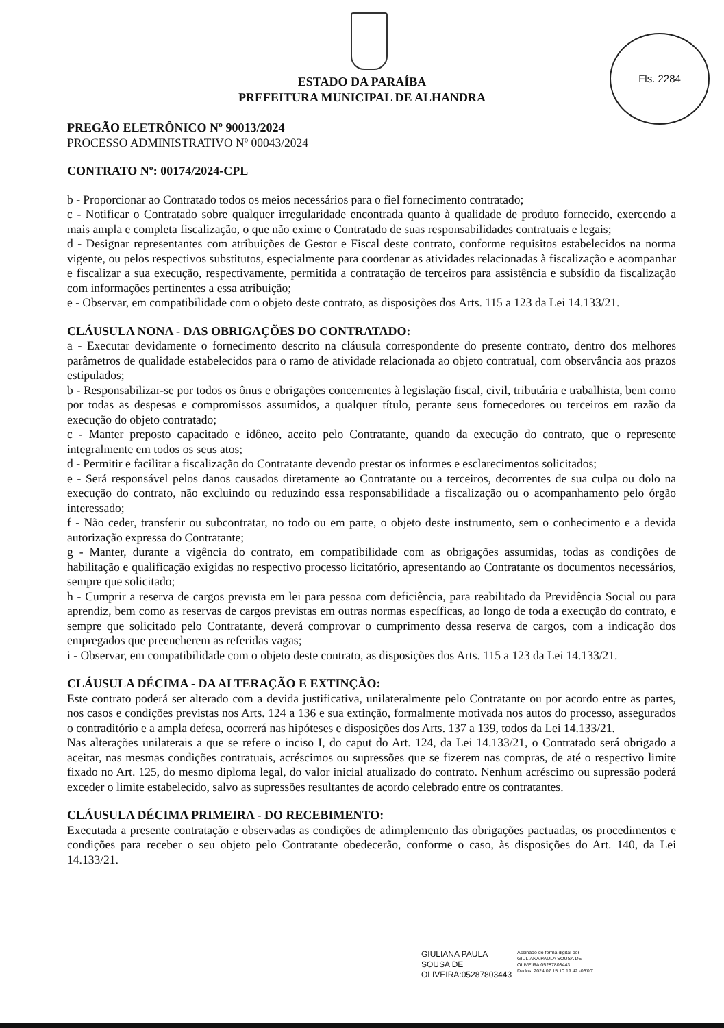Fls. 2284
ESTADO DA PARAÍBA
PREFEITURA MUNICIPAL DE ALHANDRA
PREGÃO ELETRÔNICO Nº 90013/2024
PROCESSO ADMINISTRATIVO Nº 00043/2024
CONTRATO Nº: 00174/2024-CPL
b - Proporcionar ao Contratado todos os meios necessários para o fiel fornecimento contratado;
c - Notificar o Contratado sobre qualquer irregularidade encontrada quanto à qualidade de produto fornecido, exercendo a mais ampla e completa fiscalização, o que não exime o Contratado de suas responsabilidades contratuais e legais;
d - Designar representantes com atribuições de Gestor e Fiscal deste contrato, conforme requisitos estabelecidos na norma vigente, ou pelos respectivos substitutos, especialmente para coordenar as atividades relacionadas à fiscalização e acompanhar e fiscalizar a sua execução, respectivamente, permitida a contratação de terceiros para assistência e subsídio da fiscalização com informações pertinentes a essa atribuição;
e - Observar, em compatibilidade com o objeto deste contrato, as disposições dos Arts. 115 a 123 da Lei 14.133/21.
CLÁUSULA NONA - DAS OBRIGAÇÕES DO CONTRATADO:
a - Executar devidamente o fornecimento descrito na cláusula correspondente do presente contrato, dentro dos melhores parâmetros de qualidade estabelecidos para o ramo de atividade relacionada ao objeto contratual, com observância aos prazos estipulados;
b - Responsabilizar-se por todos os ônus e obrigações concernentes à legislação fiscal, civil, tributária e trabalhista, bem como por todas as despesas e compromissos assumidos, a qualquer título, perante seus fornecedores ou terceiros em razão da execução do objeto contratado;
c - Manter preposto capacitado e idôneo, aceito pelo Contratante, quando da execução do contrato, que o represente integralmente em todos os seus atos;
d - Permitir e facilitar a fiscalização do Contratante devendo prestar os informes e esclarecimentos solicitados;
e - Será responsável pelos danos causados diretamente ao Contratante ou a terceiros, decorrentes de sua culpa ou dolo na execução do contrato, não excluindo ou reduzindo essa responsabilidade a fiscalização ou o acompanhamento pelo órgão interessado;
f - Não ceder, transferir ou subcontratar, no todo ou em parte, o objeto deste instrumento, sem o conhecimento e a devida autorização expressa do Contratante;
g - Manter, durante a vigência do contrato, em compatibilidade com as obrigações assumidas, todas as condições de habilitação e qualificação exigidas no respectivo processo licitatório, apresentando ao Contratante os documentos necessários, sempre que solicitado;
h - Cumprir a reserva de cargos prevista em lei para pessoa com deficiência, para reabilitado da Previdência Social ou para aprendiz, bem como as reservas de cargos previstas em outras normas específicas, ao longo de toda a execução do contrato, e sempre que solicitado pelo Contratante, deverá comprovar o cumprimento dessa reserva de cargos, com a indicação dos empregados que preencherem as referidas vagas;
i - Observar, em compatibilidade com o objeto deste contrato, as disposições dos Arts. 115 a 123 da Lei 14.133/21.
CLÁUSULA DÉCIMA - DA ALTERAÇÃO E EXTINÇÃO:
Este contrato poderá ser alterado com a devida justificativa, unilateralmente pelo Contratante ou por acordo entre as partes, nos casos e condições previstas nos Arts. 124 a 136 e sua extinção, formalmente motivada nos autos do processo, assegurados o contraditório e a ampla defesa, ocorrerá nas hipóteses e disposições dos Arts. 137 a 139, todos da Lei 14.133/21.
Nas alterações unilaterais a que se refere o inciso I, do caput do Art. 124, da Lei 14.133/21, o Contratado será obrigado a aceitar, nas mesmas condições contratuais, acréscimos ou supressões que se fizerem nas compras, de até o respectivo limite fixado no Art. 125, do mesmo diploma legal, do valor inicial atualizado do contrato. Nenhum acréscimo ou supressão poderá exceder o limite estabelecido, salvo as supressões resultantes de acordo celebrado entre os contratantes.
CLÁUSULA DÉCIMA PRIMEIRA - DO RECEBIMENTO:
Executada a presente contratação e observadas as condições de adimplemento das obrigações pactuadas, os procedimentos e condições para receber o seu objeto pelo Contratante obedecerão, conforme o caso, às disposições do Art. 140, da Lei 14.133/21.
GIULIANA PAULA
SOUSA DE
OLIVEIRA:05287803443
Assinado de forma digital por
GIULIANA PAULA SOUSA DE
OLIVEIRA:05287803443
Dados: 2024.07.15 10:19:42 -03'00'